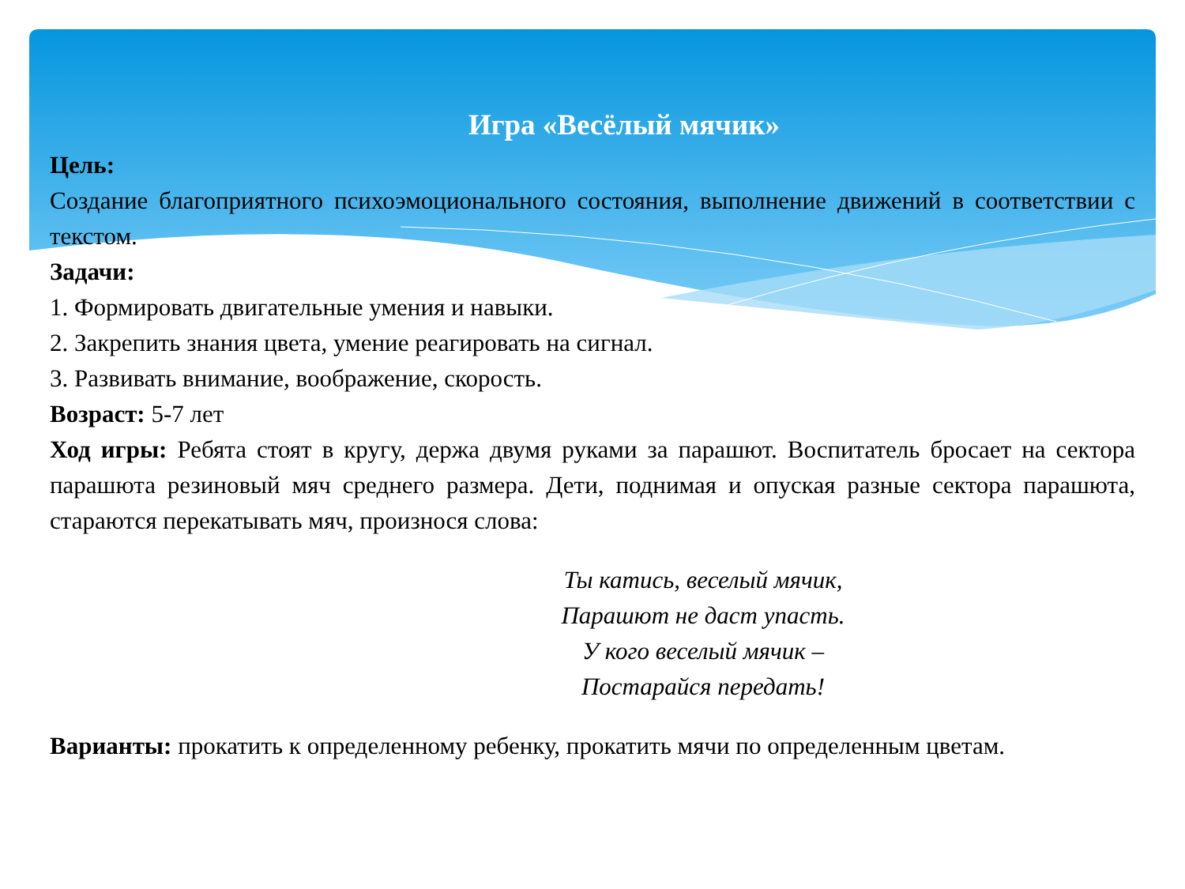Игра «Весёлый мячик»
Цель:
Создание благоприятного психоэмоционального состояния, выполнение движений в соответствии с текстом.
Задачи:
1. Формировать двигательные умения и навыки.
2. Закрепить знания цвета, умение реагировать на сигнал.
3. Развивать внимание, воображение, скорость.
Возраст: 5-7 лет
Ход игры: Ребята стоят в кругу, держа двумя руками за парашют. Воспитатель бросает на сектора парашюта резиновый мяч среднего размера. Дети, поднимая и опуская разные сектора парашюта, стараются перекатывать мяч, произнося слова:
Ты катись, веселый мячик,
Парашют не даст упасть.
У кого веселый мячик –
Постарайся передать!
Варианты: прокатить к определенному ребенку, прокатить мячи по определенным цветам.